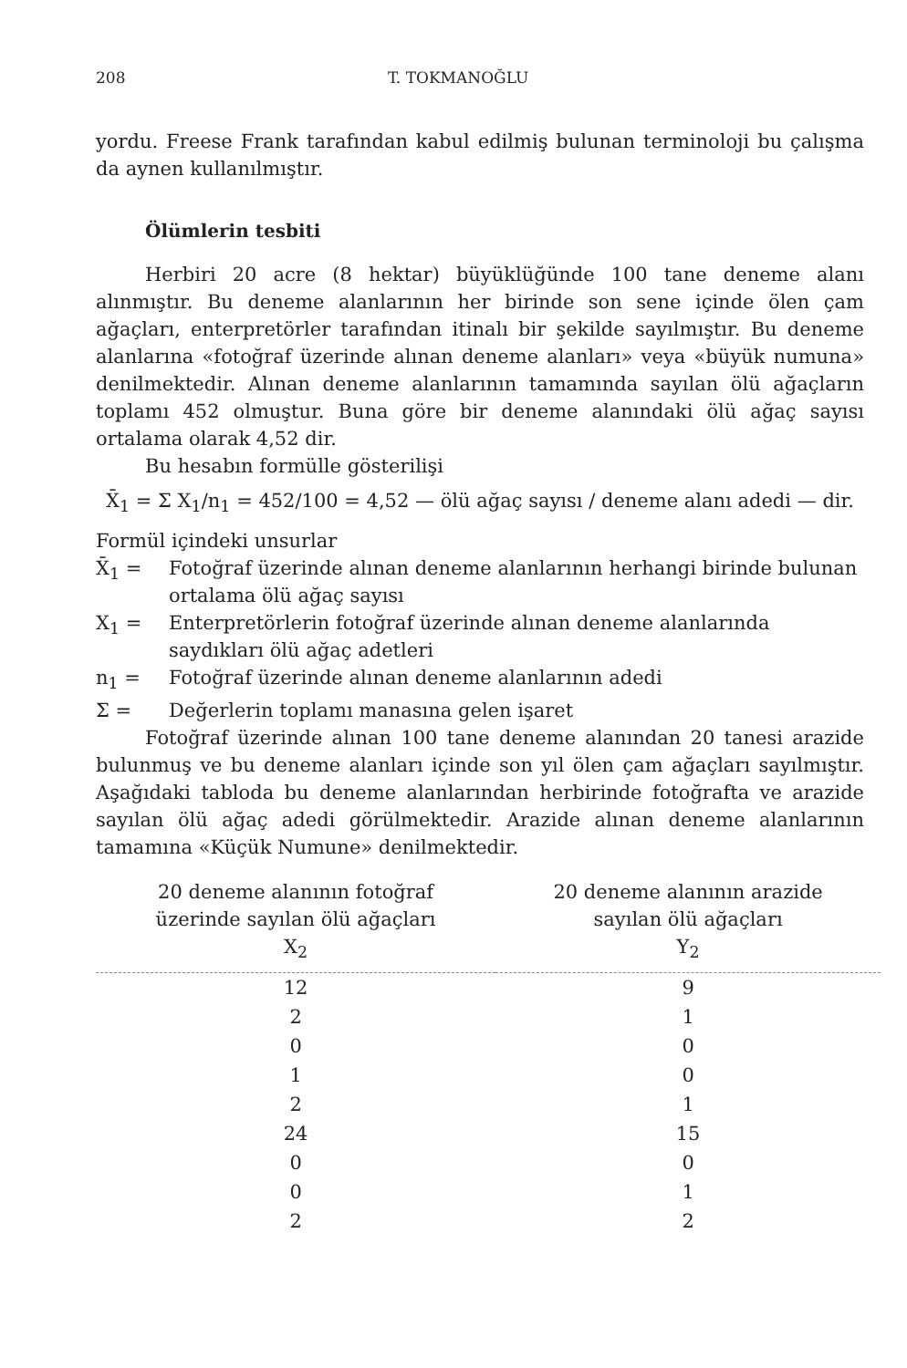208 T. TOKMANOĞLU
yordu. Freese Frank tarafından kabul edilmiş bulunan terminoloji bu çalışma da aynen kullanılmıştır.
Ölümlerin tesbiti
Herbiri 20 acre (8 hektar) büyüklüğünde 100 tane deneme alanı alınmıştır. Bu deneme alanlarının her birinde son sene içinde ölen çam ağaçları, enterpretörler tarafından itinalı bir şekilde sayılmıştır. Bu deneme alanlarına «fotoğraf üzerinde alınan deneme alanları» veya «büyük numuna» denilmektedir. Alınan deneme alanlarının tamamında sayılan ölü ağaçların toplamı 452 olmuştur. Buna göre bir deneme alanındaki ölü ağaç sayısı ortalama olarak 4,52 dir.
Bu hesabın formülle gösterilişi
X̄<sub>1</sub> = Σ X<sub>1</sub>/n<sub>1</sub> = 452/100 = 4,52 — ölü ağaç sayısı / deneme alanı adedi — dir.
Formül içindeki unsurlar
X̄<sub>1</sub> = Fotoğraf üzerinde alınan deneme alanlarının herhangi birinde bulunan ortalama ölü ağaç sayısı
X<sub>1</sub> = Enterpretörlerin fotoğraf üzerinde alınan deneme alanlarında saydıkları ölü ağaç adetleri
n<sub>1</sub> = Fotoğraf üzerinde alınan deneme alanlarının adedi
Σ = Değerlerin toplamı manasına gelen işaret
Fotoğraf üzerinde alınan 100 tane deneme alanından 20 tanesi arazide bulunmuş ve bu deneme alanları içinde son yıl ölen çam ağaçları sayılmıştır. Aşağıdaki tabloda bu deneme alanlarından herbirinde fotoğrafta ve arazide sayılan ölü ağaç adedi görülmektedir. Arazide alınan deneme alanlarının tamamına «Küçük Numune» denilmektedir.
| 20 deneme alanının fotoğraf üzerinde sayılan ölü ağaçları X<sub>2</sub> | 20 deneme alanının arazide sayılan ölü ağaçları Y<sub>2</sub> |
| --- | --- |
| 12 | 9 |
| 2 | 1 |
| 0 | 0 |
| 1 | 0 |
| 2 | 1 |
| 24 | 15 |
| 0 | 0 |
| 0 | 1 |
| 2 | 2 |